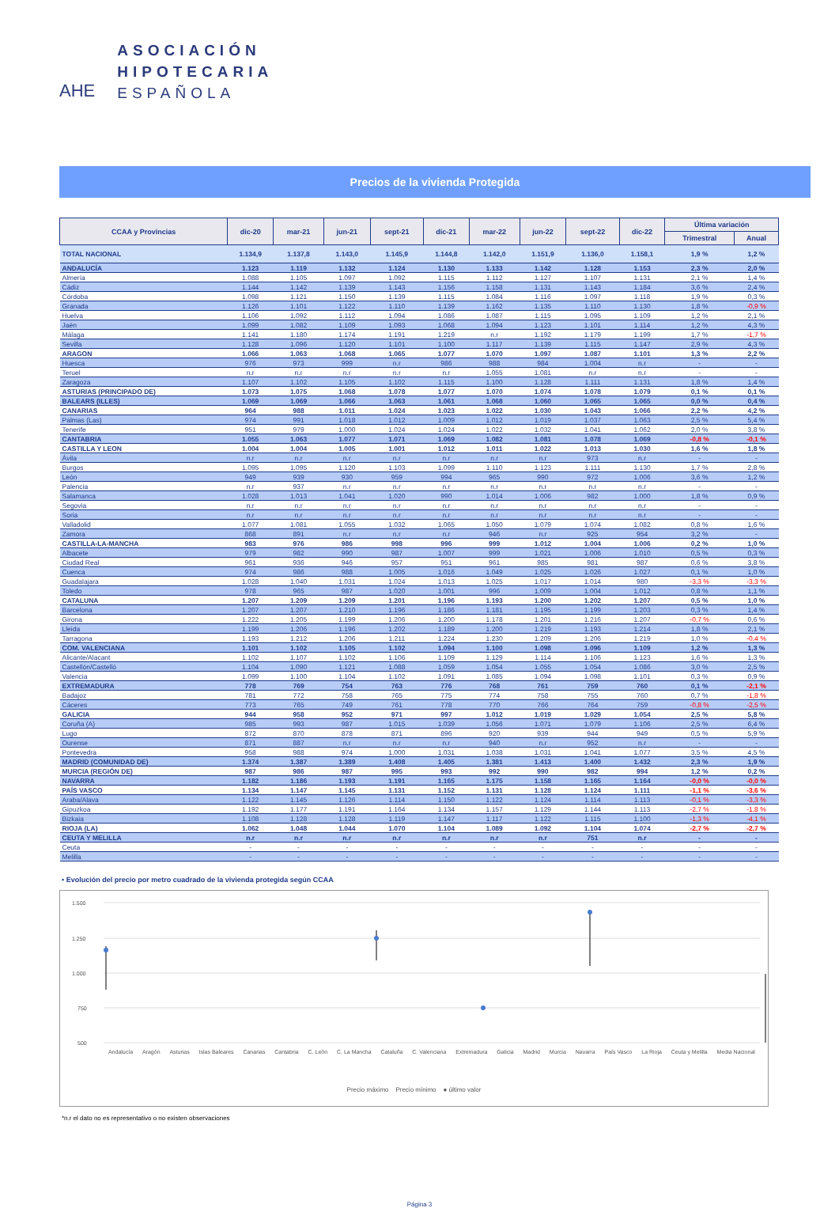AHE
ASOCIACIÓN
HIPOTECARIA
ESPAÑOLA
Precios de la vivienda Protegida
| CCAA y Provincias | dic-20 | mar-21 | jun-21 | sept-21 | dic-21 | mar-22 | jun-22 | sept-22 | dic-22 | Última variación | |
| --- | --- | --- | --- | --- | --- | --- | --- | --- | --- | --- | --- |
| | | | | | | | | | | Trimestral | Anual |
| TOTAL NACIONAL | 1.134,9 | 1.137,8 | 1.143,0 | 1.145,9 | 1.144,8 | 1.142,0 | 1.151,9 | 1.136,0 | 1.158,1 | 1,9 % | 1,2 % |
| ANDALUCÍA | 1.123 | 1.119 | 1.132 | 1.124 | 1.130 | 1.133 | 1.142 | 1.128 | 1.153 | 2,3 % | 2,0 % |
| Almería | 1.088 | 1.105 | 1.097 | 1.092 | 1.115 | 1.112 | 1.127 | 1.107 | 1.131 | 2,1 % | 1,4 % |
| Cádiz | 1.144 | 1.142 | 1.139 | 1.143 | 1.156 | 1.158 | 1.131 | 1.143 | 1.184 | 3,6 % | 2,4 % |
| Córdoba | 1.098 | 1.121 | 1.150 | 1.139 | 1.115 | 1.084 | 1.116 | 1.097 | 1.118 | 1,9 % | 0,3 % |
| Granada | 1.126 | 1.101 | 1.122 | 1.110 | 1.139 | 1.162 | 1.135 | 1.110 | 1.130 | 1,8 % | -0,9 % |
| Huelva | 1.106 | 1.092 | 1.112 | 1.094 | 1.086 | 1.087 | 1.115 | 1.095 | 1.109 | 1,2 % | 2,1 % |
| Jaén | 1.099 | 1.082 | 1.109 | 1.093 | 1.068 | 1.094 | 1.123 | 1.101 | 1.114 | 1,2 % | 4,3 % |
| Málaga | 1.141 | 1.180 | 1.174 | 1.191 | 1.219 | n.r | 1.192 | 1.179 | 1.199 | 1,7 % | -1,7 % |
| Sevilla | 1.128 | 1.096 | 1.120 | 1.101 | 1.100 | 1.117 | 1.139 | 1.115 | 1.147 | 2,9 % | 4,3 % |
| ARAGON | 1.066 | 1.063 | 1.068 | 1.065 | 1.077 | 1.070 | 1.097 | 1.087 | 1.101 | 1,3 % | 2,2 % |
| Huesca | 976 | 973 | 999 | n.r | 986 | 988 | 984 | 1.004 | n.r | - | - |
| Teruel | n.r | n.r | n.r | n.r | n.r | 1.055 | 1.081 | n.r | n.r | - | - |
| Zaragoza | 1.107 | 1.102 | 1.105 | 1.102 | 1.115 | 1.100 | 1.128 | 1.111 | 1.131 | 1,8 % | 1,4 % |
| ASTURIAS (PRINCIPADO DE) | 1.073 | 1.075 | 1.068 | 1.078 | 1.077 | 1.070 | 1.074 | 1.078 | 1.079 | 0,1 % | 0,1 % |
| BALEARS (ILLES) | 1.069 | 1.069 | 1.066 | 1.063 | 1.061 | 1.068 | 1.060 | 1.065 | 1.065 | 0,0 % | 0,4 % |
| CANARIAS | 964 | 988 | 1.011 | 1.024 | 1.023 | 1.022 | 1.030 | 1.043 | 1.066 | 2,2 % | 4,2 % |
| Palmas (Las) | 974 | 991 | 1.018 | 1.012 | 1.009 | 1.012 | 1.019 | 1.037 | 1.063 | 2,5 % | 5,4 % |
| Tenerife | 951 | 979 | 1.000 | 1.024 | 1.024 | 1.022 | 1.032 | 1.041 | 1.062 | 2,0 % | 3,8 % |
| CANTABRIA | 1.055 | 1.063 | 1.077 | 1.071 | 1.069 | 1.082 | 1.081 | 1.078 | 1.069 | -0,8 % | -0,1 % |
| CASTILLA Y LEON | 1.004 | 1.004 | 1.005 | 1.001 | 1.012 | 1.011 | 1.022 | 1.013 | 1.030 | 1,6 % | 1,8 % |
| Ávila | n.r | n.r | n.r | n.r | n.r | n.r | n.r | 973 | n.r | - | - |
| Burgos | 1.095 | 1.095 | 1.120 | 1.103 | 1.099 | 1.110 | 1.123 | 1.111 | 1.130 | 1,7 % | 2,8 % |
| León | 949 | 939 | 930 | 959 | 994 | 965 | 990 | 972 | 1.006 | 3,6 % | 1,2 % |
| Palencia | n.r | 937 | n.r | n.r | n.r | n.r | n.r | n.r | n.r | - | - |
| Salamanca | 1.028 | 1.013 | 1.041 | 1.020 | 990 | 1.014 | 1.006 | 982 | 1.000 | 1,8 % | 0,9 % |
| Segovia | n.r | n.r | n.r | n.r | n.r | n.r | n.r | n.r | n.r | - | - |
| Soria | n.r | n.r | n.r | n.r | n.r | n.r | n.r | n.r | n.r | - | - |
| Valladolid | 1.077 | 1.081 | 1.055 | 1.032 | 1.065 | 1.050 | 1.079 | 1.074 | 1.082 | 0,8 % | 1,6 % |
| Zamora | 868 | 891 | n.r | n.r | n.r | 946 | n.r | 925 | 954 | 3,2 % | - |
| CASTILLA-LA-MANCHA | 983 | 976 | 986 | 998 | 996 | 999 | 1.012 | 1.004 | 1.006 | 0,2 % | 1,0 % |
| Albacete | 979 | 982 | 990 | 987 | 1.007 | 999 | 1.021 | 1.006 | 1.010 | 0,5 % | 0,3 % |
| Ciudad Real | 961 | 936 | 946 | 957 | 951 | 961 | 985 | 981 | 987 | 0,6 % | 3,8 % |
| Cuenca | 974 | 986 | 988 | 1.005 | 1.016 | 1.049 | 1.025 | 1.026 | 1.027 | 0,1 % | 1,0 % |
| Guadalajara | 1.028 | 1.040 | 1.031 | 1.024 | 1.013 | 1.025 | 1.017 | 1.014 | 980 | -3,3 % | -3,3 % |
| Toledo | 978 | 965 | 987 | 1.020 | 1.001 | 996 | 1.009 | 1.004 | 1.012 | 0,8 % | 1,1 % |
| CATALUNA | 1.207 | 1.209 | 1.209 | 1.201 | 1.196 | 1.193 | 1.200 | 1.202 | 1.207 | 0,5 % | 1,0 % |
| Barcelona | 1.207 | 1.207 | 1.210 | 1.196 | 1.186 | 1.181 | 1.195 | 1.199 | 1.203 | 0,3 % | 1,4 % |
| Girona | 1.222 | 1.205 | 1.199 | 1.206 | 1.200 | 1.178 | 1.201 | 1.216 | 1.207 | -0,7 % | 0,6 % |
| Lleida | 1.199 | 1.206 | 1.196 | 1.202 | 1.189 | 1.200 | 1.219 | 1.193 | 1.214 | 1,8 % | 2,1 % |
| Tarragona | 1.193 | 1.212 | 1.206 | 1.211 | 1.224 | 1.230 | 1.209 | 1.206 | 1.219 | 1,0 % | -0,4 % |
| COM. VALENCIANA | 1.101 | 1.102 | 1.105 | 1.102 | 1.094 | 1.100 | 1.098 | 1.096 | 1.109 | 1,2 % | 1,3 % |
| Alicante/Alacant | 1.102 | 1.107 | 1.102 | 1.106 | 1.109 | 1.129 | 1.114 | 1.106 | 1.123 | 1,6 % | 1,3 % |
| Castellón/Castelló | 1.104 | 1.090 | 1.121 | 1.088 | 1.059 | 1.054 | 1.055 | 1.054 | 1.086 | 3,0 % | 2,5 % |
| Valencia | 1.099 | 1.100 | 1.104 | 1.102 | 1.091 | 1.085 | 1.094 | 1.098 | 1.101 | 0,3 % | 0,9 % |
| EXTREMADURA | 778 | 769 | 754 | 763 | 776 | 768 | 761 | 759 | 760 | 0,1 % | -2,1 % |
| Badajoz | 781 | 772 | 758 | 765 | 775 | 774 | 758 | 755 | 760 | 0,7 % | -1,8 % |
| Cáceres | 773 | 765 | 749 | 761 | 778 | 770 | 766 | 764 | 759 | -0,8 % | -2,5 % |
| GALICIA | 944 | 958 | 952 | 971 | 997 | 1.012 | 1.019 | 1.029 | 1.054 | 2,5 % | 5,8 % |
| Coruña (A) | 985 | 993 | 987 | 1.015 | 1.039 | 1.056 | 1.071 | 1.079 | 1.106 | 2,5 % | 6,4 % |
| Lugo | 872 | 870 | 878 | 871 | 896 | 920 | 939 | 944 | 949 | 0,5 % | 5,9 % |
| Ourense | 871 | 887 | n.r | n.r | n.r | 940 | n.r | 952 | n.r | - | - |
| Pontevedra | 958 | 988 | 974 | 1.000 | 1.031 | 1.038 | 1.031 | 1.041 | 1.077 | 3,5 % | 4,5 % |
| MADRID (COMUNIDAD DE) | 1.374 | 1.387 | 1.389 | 1.408 | 1.405 | 1.381 | 1.413 | 1.400 | 1.432 | 2,3 % | 1,9 % |
| MURCIA (REGIÓN DE) | 987 | 986 | 987 | 995 | 993 | 992 | 990 | 982 | 994 | 1,2 % | 0,2 % |
| NAVARRA | 1.182 | 1.186 | 1.193 | 1.191 | 1.165 | 1.175 | 1.158 | 1.165 | 1.164 | -0,0 % | -0,0 % |
| PAÍS VASCO | 1.134 | 1.147 | 1.145 | 1.131 | 1.152 | 1.131 | 1.128 | 1.124 | 1.111 | -1,1 % | -3,6 % |
| Araba/Alava | 1.122 | 1.145 | 1.126 | 1.114 | 1.150 | 1.122 | 1.124 | 1.114 | 1.113 | -0,1 % | -3,3 % |
| Gipuzkoa | 1.192 | 1.177 | 1.191 | 1.164 | 1.134 | 1.157 | 1.129 | 1.144 | 1.113 | -2,7 % | -1,8 % |
| Bizkaia | 1.108 | 1.128 | 1.128 | 1.119 | 1.147 | 1.117 | 1.122 | 1.115 | 1.100 | -1,3 % | -4,1 % |
| RIOJA (LA) | 1.062 | 1.048 | 1.044 | 1.070 | 1.104 | 1.089 | 1.092 | 1.104 | 1.074 | -2,7 % | -2,7 % |
| CEUTA Y MELILLA | n.r | n.r | n.r | n.r | n.r | n.r | n.r | 751 | n.r | - | - |
| Ceuta | - | - | - | - | - | - | - | - | - | - | - |
| Melilla | - | - | - | - | - | - | - | - | - | - | - |
• Evolución del precio por metro cuadrado de la vivienda protegida según CCAA
1.500
1.250
1.000
750
500
Andalucía Aragón Asturias Islas Baleares Canarias Cantabria C. León C. La Mancha Cataluña C. Valenciana Extremadura Galicia Madrid Murcia Navarra País Vasco La Rioja Ceuta y Melilla Media Nacional
Precio máximo Precio mínimo ● último valor
*n.r el dato no es representativo o no existen observaciones
Página 3